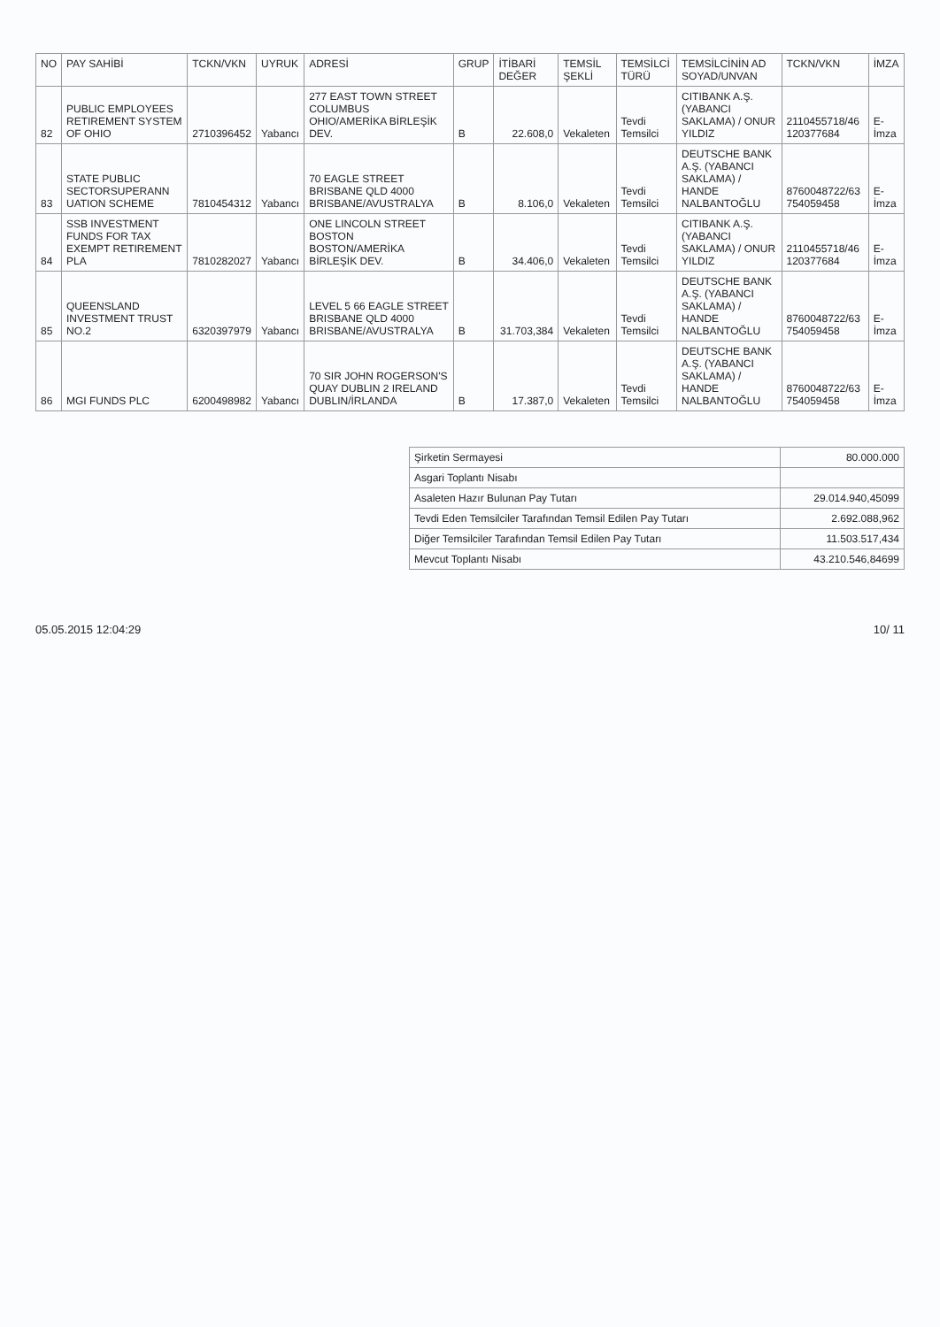| NO | PAY SAHİBİ | TCKN/VKN | UYRUK | ADRESİ | GRUP | İTİBARİ DEĞER | TEMSİL ŞEKLİ | TEMSİLCİ TÜRÜ | TEMSİLCİNİN AD SOYAD/UNVAN | TCKN/VKN | İMZA |
| --- | --- | --- | --- | --- | --- | --- | --- | --- | --- | --- | --- |
| 82 | PUBLIC EMPLOYEES RETIREMENT SYSTEM OF OHIO | 2710396452 | Yabancı | 277 EAST TOWN STREET COLUMBUS OHIO/AMERİKA BİRLEŞİK DEV. | B | 22.608,0 | Vekaleten | Tevdi Temsilci | CITIBANK A.Ş. (YABANCI SAKLAMA) / ONUR YILDIZ | 2110455718/46 120377684 | E-İmza |
| 83 | STATE PUBLIC SECTORSUPERANN UATION SCHEME | 7810454312 | Yabancı | 70 EAGLE STREET BRISBANE QLD 4000 BRISBANE/AVUSTRALYA | B | 8.106,0 | Vekaleten | Tevdi Temsilci | DEUTSCHE BANK A.Ş. (YABANCI SAKLAMA) / HANDE NALBANTOĞLU | 8760048722/63 754059458 | E-İmza |
| 84 | SSB INVESTMENT FUNDS FOR TAX EXEMPT RETIREMENT PLA | 7810282027 | Yabancı | ONE LINCOLN STREET BOSTON BOSTON/AMERİKA BİRLEŞİK DEV. | B | 34.406,0 | Vekaleten | Tevdi Temsilci | CITIBANK A.Ş. (YABANCI SAKLAMA) / ONUR YILDIZ | 2110455718/46 120377684 | E-İmza |
| 85 | QUEENSLAND INVESTMENT TRUST NO.2 | 6320397979 | Yabancı | LEVEL 5 66 EAGLE STREET BRISBANE QLD 4000 BRISBANE/AVUSTRALYA | B | 31.703,384 | Vekaleten | Tevdi Temsilci | DEUTSCHE BANK A.Ş. (YABANCI SAKLAMA) / HANDE NALBANTOĞLU | 8760048722/63 754059458 | E-İmza |
| 86 | MGI FUNDS PLC | 6200498982 | Yabancı | 70 SIR JOHN ROGERSON'S QUAY DUBLIN 2 IRELAND DUBLIN/İRLANDA | B | 17.387,0 | Vekaleten | Tevdi Temsilci | DEUTSCHE BANK A.Ş. (YABANCI SAKLAMA) / HANDE NALBANTOĞLU | 8760048722/63 754059458 | E-İmza |
| Şirketin Sermayesi | 80.000.000 |
| Asgari Toplantı Nisabı | |
| Asaleten Hazır Bulunan Pay Tutarı | 29.014.940,45099 |
| Tevdi Eden Temsilciler Tarafından Temsil Edilen Pay Tutarı | 2.692.088,962 |
| Diğer Temsilciler Tarafından Temsil Edilen Pay Tutarı | 11.503.517,434 |
| Mevcut Toplantı Nisabı | 43.210.546,84699 |
05.05.2015 12:04:29 10/ 11